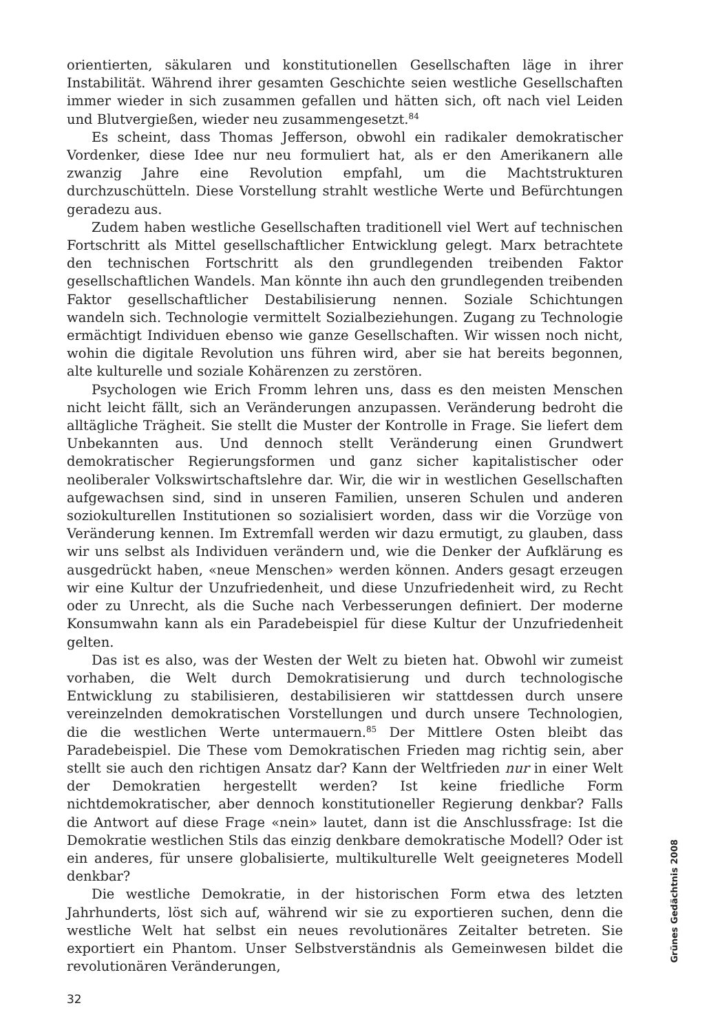orientierten, säkularen und konstitutionellen Gesellschaften läge in ihrer Instabilität. Während ihrer gesamten Geschichte seien westliche Gesellschaften immer wieder in sich zusammen gefallen und hätten sich, oft nach viel Leiden und Blutvergießen, wieder neu zusammengesetzt.<sup>84</sup>
Es scheint, dass Thomas Jefferson, obwohl ein radikaler demokratischer Vordenker, diese Idee nur neu formuliert hat, als er den Amerikanern alle zwanzig Jahre eine Revolution empfahl, um die Machtstrukturen durchzuschütteln. Diese Vorstellung strahlt westliche Werte und Befürchtungen geradezu aus.
Zudem haben westliche Gesellschaften traditionell viel Wert auf technischen Fortschritt als Mittel gesellschaftlicher Entwicklung gelegt. Marx betrachtete den technischen Fortschritt als den grundlegenden treibenden Faktor gesellschaftlichen Wandels. Man könnte ihn auch den grundlegenden treibenden Faktor gesellschaftlicher Destabilisierung nennen. Soziale Schichtungen wandeln sich. Technologie vermittelt Sozialbeziehungen. Zugang zu Technologie ermächtigt Individuen ebenso wie ganze Gesellschaften. Wir wissen noch nicht, wohin die digitale Revolution uns führen wird, aber sie hat bereits begonnen, alte kulturelle und soziale Kohärenzen zu zerstören.
Psychologen wie Erich Fromm lehren uns, dass es den meisten Menschen nicht leicht fällt, sich an Veränderungen anzupassen. Veränderung bedroht die alltägliche Trägheit. Sie stellt die Muster der Kontrolle in Frage. Sie liefert dem Unbekannten aus. Und dennoch stellt Veränderung einen Grundwert demokratischer Regierungsformen und ganz sicher kapitalistischer oder neoliberaler Volkswirtschaftslehre dar. Wir, die wir in westlichen Gesellschaften aufgewachsen sind, sind in unseren Familien, unseren Schulen und anderen soziokulturellen Institutionen so sozialisiert worden, dass wir die Vorzüge von Veränderung kennen. Im Extremfall werden wir dazu ermutigt, zu glauben, dass wir uns selbst als Individuen verändern und, wie die Denker der Aufklärung es ausgedrückt haben, «neue Menschen» werden können. Anders gesagt erzeugen wir eine Kultur der Unzufriedenheit, und diese Unzufriedenheit wird, zu Recht oder zu Unrecht, als die Suche nach Verbesserungen definiert. Der moderne Konsumwahn kann als ein Paradebeispiel für diese Kultur der Unzufriedenheit gelten.
Das ist es also, was der Westen der Welt zu bieten hat. Obwohl wir zumeist vorhaben, die Welt durch Demokratisierung und durch technologische Entwicklung zu stabilisieren, destabilisieren wir stattdessen durch unsere vereinzelnden demokratischen Vorstellungen und durch unsere Technologien, die die westlichen Werte untermauern.<sup>85</sup> Der Mittlere Osten bleibt das Paradebeispiel. Die These vom Demokratischen Frieden mag richtig sein, aber stellt sie auch den richtigen Ansatz dar? Kann der Weltfrieden nur in einer Welt der Demokratien hergestellt werden? Ist keine friedliche Form nichtdemokratischer, aber dennoch konstitutioneller Regierung denkbar? Falls die Antwort auf diese Frage «nein» lautet, dann ist die Anschlussfrage: Ist die Demokratie westlichen Stils das einzig denkbare demokratische Modell? Oder ist ein anderes, für unsere globalisierte, multikulturelle Welt geeigneteres Modell denkbar?
Die westliche Demokratie, in der historischen Form etwa des letzten Jahrhunderts, löst sich auf, während wir sie zu exportieren suchen, denn die westliche Welt hat selbst ein neues revolutionäres Zeitalter betreten. Sie exportiert ein Phantom. Unser Selbstverständnis als Gemeinwesen bildet die revolutionären Veränderungen,
Grünes Gedächtnis 2008
32